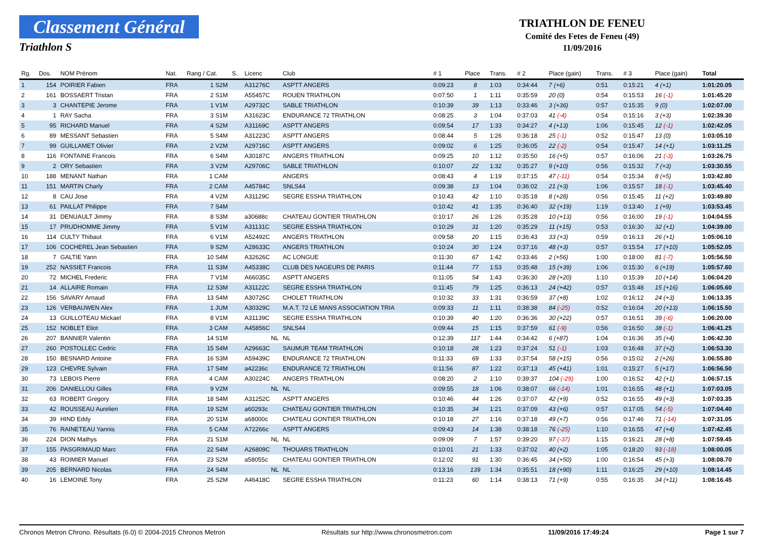Classement Général
Triathlon S
TRIATHLON DE FENEU
Comité des Fetes de Feneu (49)
11/09/2016
| Rg. | Dos. | NOM Prénom | Nat. | Rang / Cat. | S. | Licenc | Club | # 1 | Place | Trans. | # 2 | Place (gain) | Trans. | # 3 | Place (gain) | Total |
| --- | --- | --- | --- | --- | --- | --- | --- | --- | --- | --- | --- | --- | --- | --- | --- | --- |
| 1 | 154 | POIRIER Fabien | FRA | 1 S2M | | A31276C | ASPTT ANGERS | 0:09:23 | 8 | 1:03 | 0:34:44 | 7 (+6) | 0:51 | 0:15:21 | 4 (+1) | 1:01:20.05 |
| 2 | 161 | BOSSAERT Tristan | FRA | 2 S1M | | A55457C | ROUEN TRIATHLON | 0:07:50 | 1 | 1:11 | 0:35:59 | 20 (0) | 0:54 | 0:15:53 | 16 (-1) | 1:01:45.20 |
| 3 | 3 | CHANTEPIE Jerome | FRA | 1 V1M | | A29732C | SABLE TRIATHLON | 0:10:39 | 39 | 1:13 | 0:33:46 | 3 (+36) | 0:57 | 0:15:35 | 9 (0) | 1:02:07.00 |
| 4 | 1 | RAY Sacha | FRA | 3 S1M | | A31623C | ENDURANCE 72 TRIATHLON | 0:08:25 | 3 | 1:04 | 0:37:03 | 41 (-4) | 0:54 | 0:15:16 | 3 (+3) | 1:02:39.30 |
| 5 | 95 | RICHARD Manuel | FRA | 4 S2M | | A31169C | ASPTT ANGERS | 0:09:54 | 17 | 1:33 | 0:34:27 | 4 (+13) | 1:06 | 0:15:45 | 12 (-1) | 1:02:42.05 |
| 6 | 89 | MESSANT Sebastien | FRA | 5 S4M | | A31223C | ASPTT ANGERS | 0:08:44 | 5 | 1:26 | 0:36:18 | 25 (-1) | 0:52 | 0:15:47 | 13 (0) | 1:03:05.10 |
| 7 | 99 | GUILLAMET Olivier | FRA | 2 V2M | | A29716C | ASPTT ANGERS | 0:09:02 | 6 | 1:25 | 0:36:05 | 22 (-2) | 0:54 | 0:15:47 | 14 (+1) | 1:03:11.25 |
| 8 | 116 | FONTAINE Francois | FRA | 6 S4M | | A30187C | ANGERS TRIATHLON | 0:09:25 | 10 | 1:12 | 0:35:50 | 16 (+5) | 0:57 | 0:16:06 | 21 (-3) | 1:03:26.75 |
| 9 | 2 | ORY Sebastien | FRA | 3 V2M | | A29706C | SABLE TRIATHLON | 0:10:07 | 22 | 1:32 | 0:35:27 | 9 (+10) | 0:56 | 0:15:32 | 7 (+3) | 1:03:30.55 |
| 10 | 188 | MENANT Nathan | FRA | 1 CAM | | | ANGERS | 0:08:43 | 4 | 1:19 | 0:37:15 | 47 (-11) | 0:54 | 0:15:34 | 8 (+5) | 1:03:42.80 |
| 11 | 151 | MARTIN Charly | FRA | 2 CAM | | A45784C | SNLS44 | 0:09:38 | 13 | 1:04 | 0:36:02 | 21 (+3) | 1:06 | 0:15:57 | 18 (-1) | 1:03:45.40 |
| 12 | 8 | CAU Jose | FRA | 4 V2M | | A31129C | SEGRE ESSHA TRIATHLON | 0:10:43 | 42 | 1:10 | 0:35:18 | 8 (+28) | 0:56 | 0:15:45 | 11 (+2) | 1:03:49.80 |
| 13 | 61 | PAILLAT Philippe | FRA | 7 S4M | | | | 0:10:42 | 41 | 1:35 | 0:36:40 | 32 (+19) | 1:19 | 0:13:40 | 1 (+9) | 1:03:53.45 |
| 14 | 31 | DENUAULT Jimmy | FRA | 8 S3M | | a30688c | CHATEAU GONTIER TRIATHLON | 0:10:17 | 26 | 1:26 | 0:35:28 | 10 (+13) | 0:56 | 0:16:00 | 19 (-1) | 1:04:04.55 |
| 15 | 17 | PRUDHOMME Jimmy | FRA | 5 V1M | | A31131C | SEGRE ESSHA TRIATHLON | 0:10:29 | 31 | 1:20 | 0:35:29 | 11 (+15) | 0:53 | 0:16:30 | 32 (+1) | 1:04:39.00 |
| 16 | 114 | CULTY Thibaut | FRA | 6 V1M | | A52492C | ANGERS TRIATHLON | 0:09:58 | 20 | 1:15 | 0:36:43 | 33 (+3) | 0:59 | 0:16:13 | 26 (+1) | 1:05:06.10 |
| 17 | 106 | COCHEREL Jean Sebastien | FRA | 9 S2M | | A28633C | ANGERS TRIATHLON | 0:10:24 | 30 | 1:24 | 0:37:16 | 48 (+3) | 0:57 | 0:15:54 | 17 (+10) | 1:05:52.05 |
| 18 | 7 | GALTIE Yann | FRA | 10 S4M | | A32626C | AC LONGUE | 0:11:30 | 67 | 1:42 | 0:33:46 | 2 (+56) | 1:00 | 0:18:00 | 81 (-7) | 1:05:56.50 |
| 19 | 252 | NASSIET Francois | FRA | 11 S3M | | A45338C | CLUB DES NAGEURS DE PARIS | 0:11:44 | 77 | 1:53 | 0:35:48 | 15 (+39) | 1:06 | 0:15:30 | 6 (+19) | 1:05:57.60 |
| 20 | 72 | MICHEL Frederic | FRA | 7 V1M | | A66035C | ASPTT ANGERS | 0:11:05 | 54 | 1:43 | 0:36:30 | 28 (+20) | 1:10 | 0:15:39 | 10 (+14) | 1:06:04.20 |
| 21 | 14 | ALLAIRE Romain | FRA | 12 S3M | | A31122C | SEGRE ESSHA TRIATHLON | 0:11:45 | 79 | 1:25 | 0:36:13 | 24 (+42) | 0:57 | 0:15:48 | 15 (+16) | 1:06:05.60 |
| 22 | 156 | SAVARY Arnaud | FRA | 13 S4M | | A30726C | CHOLET TRIATHLON | 0:10:32 | 33 | 1:31 | 0:36:59 | 37 (+8) | 1:02 | 0:16:12 | 24 (+3) | 1:06:13.35 |
| 23 | 126 | VERBAUWEN Alex | FRA | 1 JUM | | A30329C | M.A.T. 72 LE MANS ASSOCIATION TRIA | 0:09:33 | 11 | 1:11 | 0:38:38 | 84 (-25) | 0:52 | 0:16:04 | 20 (+13) | 1:06:15.50 |
| 24 | 13 | GUILLOTEAU Mickael | FRA | 8 V1M | | A31139C | SEGRE ESSHA TRIATHLON | 0:10:39 | 40 | 1:20 | 0:36:36 | 30 (+22) | 0:57 | 0:16:51 | 39 (-6) | 1:06:20.00 |
| 25 | 152 | NOBLET Eliot | FRA | 3 CAM | | A45856C | SNLS44 | 0:09:44 | 15 | 1:15 | 0:37:59 | 61 (-9) | 0:56 | 0:16:50 | 38 (-1) | 1:06:41.25 |
| 26 | 207 | BANNIER Valentin | FRA | 14 S1M | | NL | NL | 0:12:39 | 117 | 1:44 | 0:34:42 | 6 (+87) | 1:04 | 0:16:36 | 35 (+4) | 1:06:42.30 |
| 27 | 260 | POSTOLLEC Cedric | FRA | 15 S4M | | A29663C | SAUMUR TEAM TRIATHLON | 0:10:18 | 28 | 1:23 | 0:37:24 | 51 (-1) | 1:03 | 0:16:48 | 37 (+2) | 1:06:53.30 |
| 28 | 150 | BESNARD Antoine | FRA | 16 S3M | | A59439C | ENDURANCE 72 TRIATHLON | 0:11:33 | 69 | 1:33 | 0:37:54 | 58 (+15) | 0:56 | 0:15:02 | 2 (+26) | 1:06:55.80 |
| 29 | 123 | CHEVRE Sylvain | FRA | 17 S4M | | a42236c | ENDURANCE 72 TRIATHLON | 0:11:56 | 87 | 1:22 | 0:37:13 | 45 (+41) | 1:01 | 0:15:27 | 5 (+17) | 1:06:56.50 |
| 30 | 73 | LEBOIS Pierre | FRA | 4 CAM | | A30224C | ANGERS TRIATHLON | 0:08:20 | 2 | 1:10 | 0:39:37 | 104 (-29) | 1:00 | 0:16:52 | 42 (+1) | 1:06:57.15 |
| 31 | 206 | DANIELLOU Gilles | FRA | 9 V2M | | NL | NL | 0:09:55 | 18 | 1:06 | 0:38:07 | 66 (-14) | 1:01 | 0:16:55 | 48 (+1) | 1:07:03.05 |
| 32 | 63 | ROBERT Gregory | FRA | 18 S4M | | A31252C | ASPTT ANGERS | 0:10:46 | 44 | 1:26 | 0:37:07 | 42 (+9) | 0:52 | 0:16:55 | 49 (+3) | 1:07:03.35 |
| 33 | 42 | ROUSSEAU Aurelien | FRA | 19 S2M | | a60293c | CHATEAU GONTIER TRIATHLON | 0:10:35 | 34 | 1:21 | 0:37:09 | 43 (+6) | 0:57 | 0:17:05 | 54 (-5) | 1:07:04.40 |
| 34 | 39 | HIND Eddy | FRA | 20 S1M | | a68000c | CHATEAU GONTIER TRIATHLON | 0:10:18 | 27 | 1:16 | 0:37:18 | 49 (+7) | 0:56 | 0:17:46 | 71 (-14) | 1:07:31.05 |
| 35 | 76 | RAINETEAU Yannis | FRA | 5 CAM | | A72266c | ASPTT ANGERS | 0:09:43 | 14 | 1:38 | 0:38:18 | 76 (-25) | 1:10 | 0:16:55 | 47 (+4) | 1:07:42.45 |
| 36 | 224 | DION Mathys | FRA | 21 S1M | | NL | NL | 0:09:09 | 7 | 1:57 | 0:39:20 | 97 (-37) | 1:15 | 0:16:21 | 28 (+8) | 1:07:59.45 |
| 37 | 155 | PASGRIMAUD Marc | FRA | 22 S4M | | A26809C | THOUARS TRIATHLON | 0:10:01 | 21 | 1:33 | 0:37:02 | 40 (+2) | 1:05 | 0:18:20 | 93 (-18) | 1:08:00.05 |
| 38 | 43 | ROIMIER Manuel | FRA | 23 S2M | | a58055c | CHATEAU GONTIER TRIATHLON | 0:12:02 | 91 | 1:30 | 0:36:45 | 34 (+50) | 1:00 | 0:16:54 | 45 (+3) | 1:08:08.70 |
| 39 | 205 | BERNARD Nicolas | FRA | 24 S4M | | NL | NL | 0:13:16 | 139 | 1:34 | 0:35:51 | 18 (+90) | 1:11 | 0:16:25 | 29 (+10) | 1:08:14.45 |
| 40 | 16 | LEMOINE Tony | FRA | 25 S2M | | A46418C | SEGRE ESSHA TRIATHLON | 0:11:23 | 60 | 1:14 | 0:38:13 | 71 (+9) | 0:55 | 0:16:35 | 34 (+11) | 1:08:16.45 |
Chronos Metron Chrono. Résultats (6.0) © 2004-2015 Chronos Metron Résultats sur http://www.chronosmetron.com 11/09/2016 17:49:24 Page 1 sur 7